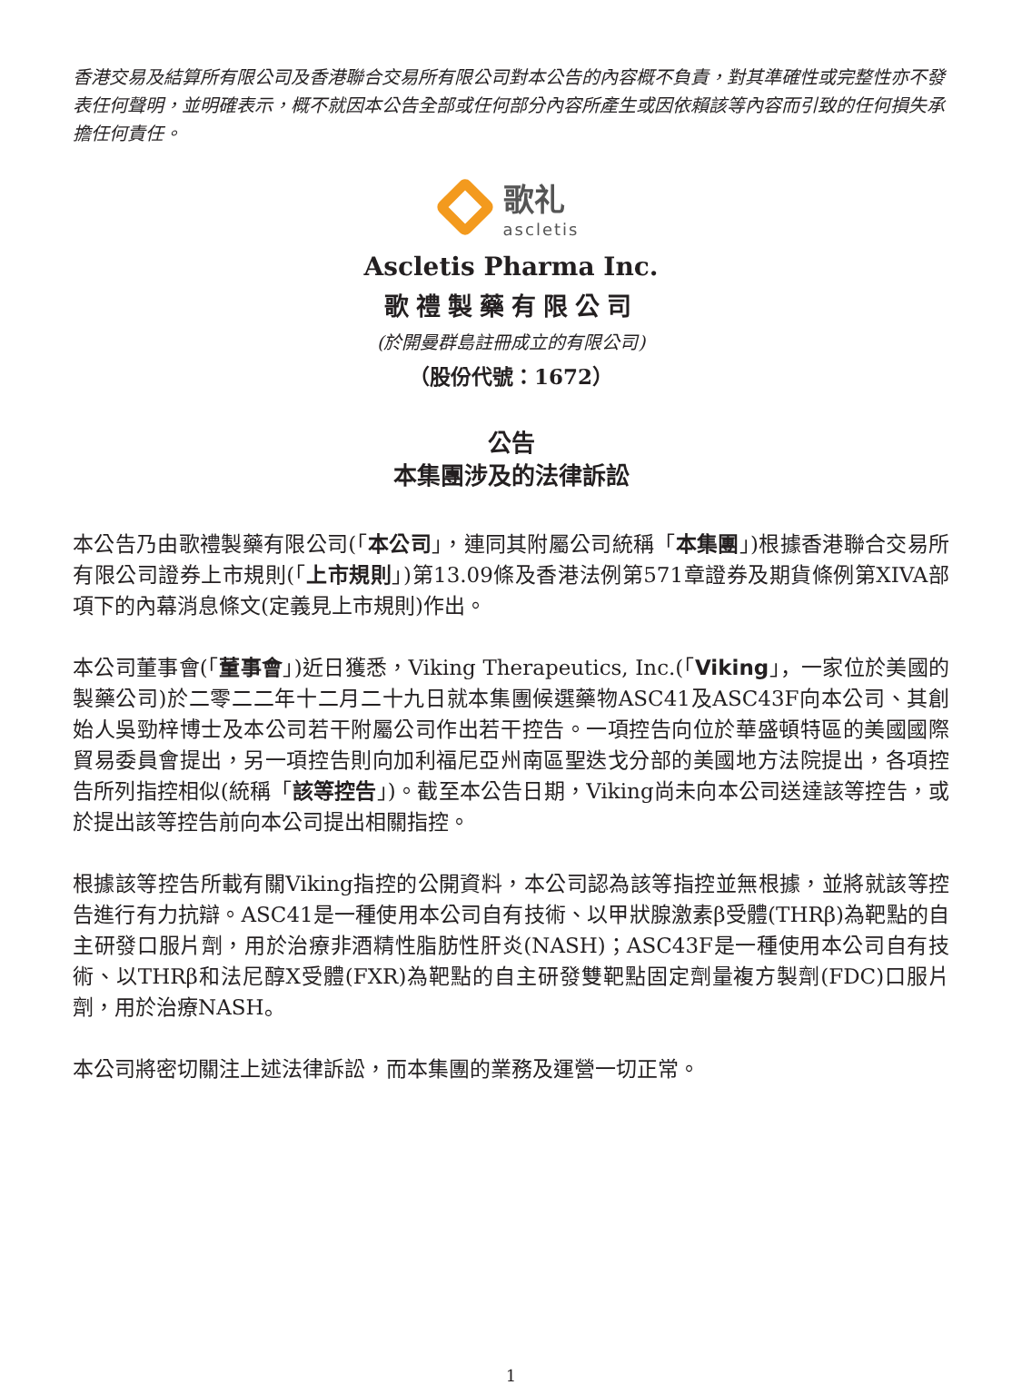香港交易及結算所有限公司及香港聯合交易所有限公司對本公告的內容概不負責，對其準確性或完整性亦不發表任何聲明，並明確表示，概不就因本公告全部或任何部分內容所產生或因依賴該等內容而引致的任何損失承擔任何責任。
歌礼
ascletis
Ascletis Pharma Inc.
歌禮製藥有限公司
(於開曼群島註冊成立的有限公司)
（股份代號：1672）
公告
本集團涉及的法律訴訟
本公告乃由歌禮製藥有限公司(「本公司」，連同其附屬公司統稱「本集團」)根據香港聯合交易所有限公司證券上市規則(「上市規則」)第13.09條及香港法例第571章證券及期貨條例第XIVA部項下的內幕消息條文(定義見上市規則)作出。
本公司董事會(「董事會」)近日獲悉，Viking Therapeutics, Inc.(「Viking」，一家位於美國的製藥公司)於二零二二年十二月二十九日就本集團候選藥物ASC41及ASC43F向本公司、其創始人吳勁梓博士及本公司若干附屬公司作出若干控告。一項控告向位於華盛頓特區的美國國際貿易委員會提出，另一項控告則向加利福尼亞州南區聖迭戈分部的美國地方法院提出，各項控告所列指控相似(統稱「該等控告」)。截至本公告日期，Viking尚未向本公司送達該等控告，或於提出該等控告前向本公司提出相關指控。
根據該等控告所載有關Viking指控的公開資料，本公司認為該等指控並無根據，並將就該等控告進行有力抗辯。ASC41是一種使用本公司自有技術、以甲狀腺激素β受體(THRβ)為靶點的自主研發口服片劑，用於治療非酒精性脂肪性肝炎(NASH)；ASC43F是一種使用本公司自有技術、以THRβ和法尼醇X受體(FXR)為靶點的自主研發雙靶點固定劑量複方製劑(FDC)口服片劑，用於治療NASH。
本公司將密切關注上述法律訴訟，而本集團的業務及運營一切正常。
1